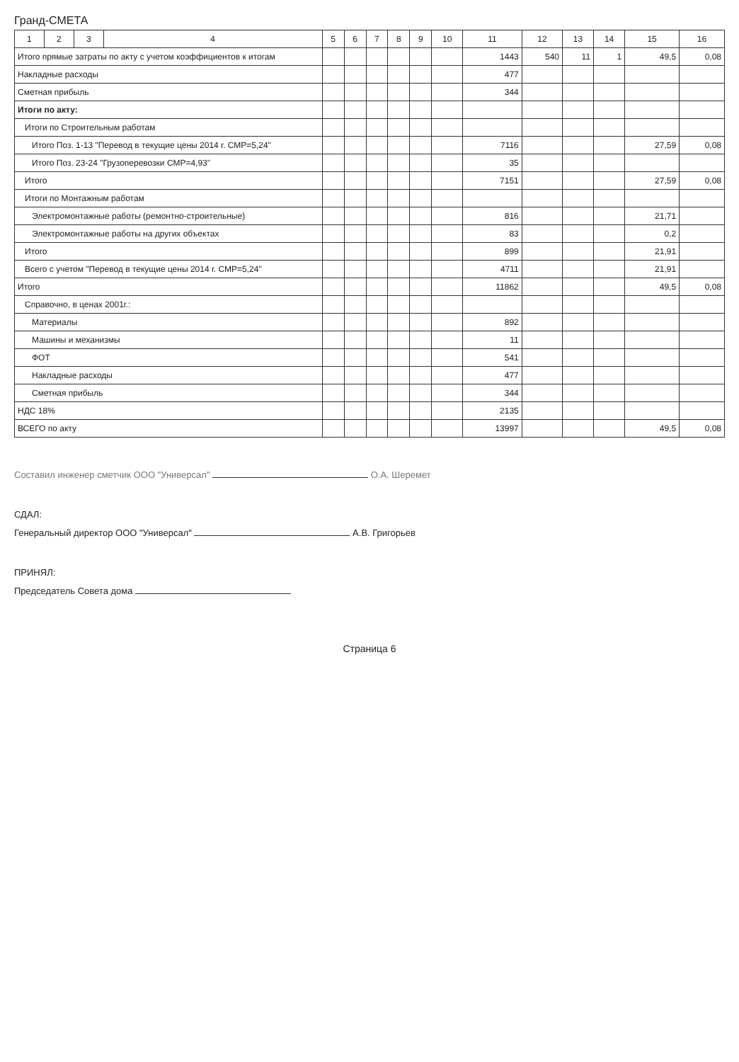Гранд-СМЕТА
| 1 | 2 | 3 | 4 | 5 | 6 | 7 | 8 | 9 | 10 | 11 | 12 | 13 | 14 | 15 | 16 |
| --- | --- | --- | --- | --- | --- | --- | --- | --- | --- | --- | --- | --- | --- | --- | --- |
| Итого прямые затраты по акту с учетом коэффициентов к итогам | | | | | | | | | | 1443 | 540 | 11 | 1 | 49,5 | 0,08 |
| Накладные расходы | | | | | | | | | | 477 | | | | | |
| Сметная прибыль | | | | | | | | | | 344 | | | | | |
| Итоги по акту: | | | | | | | | | | | | | | | |
| Итоги по Строительным работам | | | | | | | | | | | | | | | |
| Итого Поз. 1-13 "Перевод в текущие цены 2014 г. СМР=5,24" | | | | | | | | | | 7116 | | | | 27,59 | 0,08 |
| Итого Поз. 23-24 "Грузоперевозки СМР=4,93" | | | | | | | | | | 35 | | | | | |
| Итого | | | | | | | | | | 7151 | | | | 27,59 | 0,08 |
| Итоги по Монтажным работам | | | | | | | | | | | | | | | |
| Электромонтажные работы (ремонтно-строительные) | | | | | | | | | | 816 | | | | 21,71 | |
| Электромонтажные работы на других объектах | | | | | | | | | | 83 | | | | 0,2 | |
| Итого | | | | | | | | | | 899 | | | | 21,91 | |
| Всего с учетом "Перевод в текущие цены 2014 г. СМР=5,24" | | | | | | | | | | 4711 | | | | 21,91 | |
| Итого | | | | | | | | | | 11862 | | | | 49,5 | 0,08 |
| Справочно, в ценах 2001г.: | | | | | | | | | | | | | | | |
| Материалы | | | | | | | | | | 892 | | | | | |
| Машины и механизмы | | | | | | | | | | 11 | | | | | |
| ФОТ | | | | | | | | | | 541 | | | | | |
| Накладные расходы | | | | | | | | | | 477 | | | | | |
| Сметная прибыль | | | | | | | | | | 344 | | | | | |
| НДС 18% | | | | | | | | | | 2135 | | | | | |
| ВСЕГО по акту | | | | | | | | | | 13997 | | | | 49,5 | 0,08 |
Составил инженер сметчик ООО "Универсал" О.А. Шеремет
СДАЛ:
Генеральный директор ООО "Универсал" А.В. Григорьев
ПРИНЯЛ:
Председатель Совета дома
Страница 6